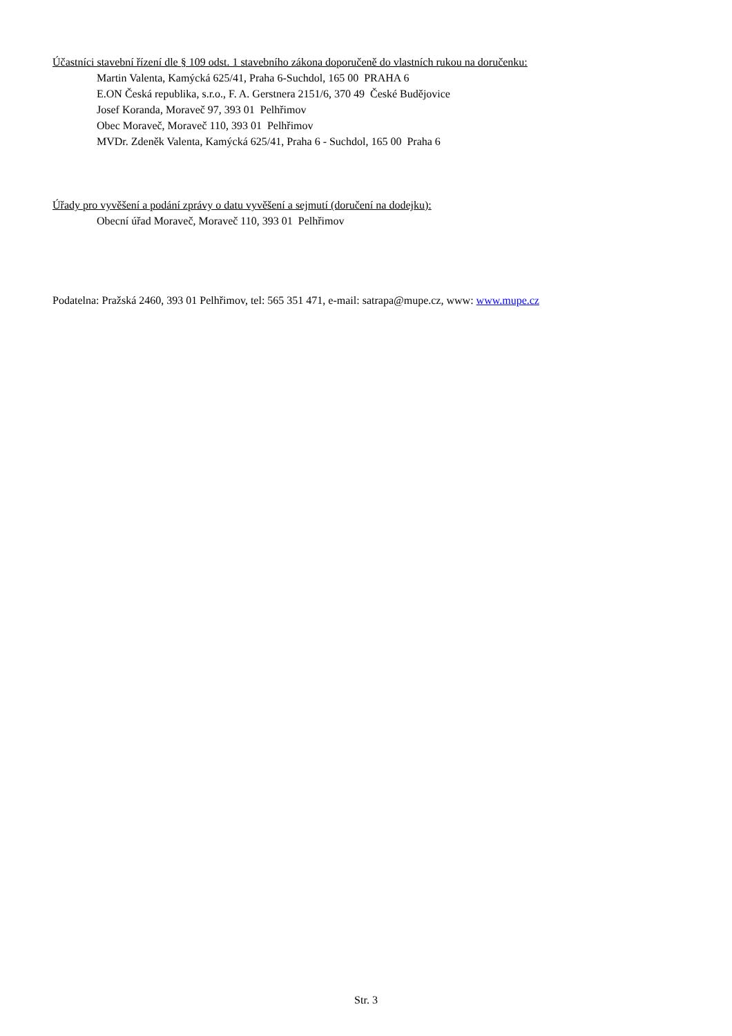Účastníci stavební řízení dle § 109 odst. 1 stavebního zákona doporučeně do vlastních rukou na doručenku:
Martin Valenta, Kamýcká 625/41, Praha 6-Suchdol, 165 00 PRAHA 6
E.ON Česká republika, s.r.o., F. A. Gerstnera 2151/6, 370 49 České Budějovice
Josef Koranda, Moraveč 97, 393 01 Pelhřimov
Obec Moraveč, Moraveč 110, 393 01 Pelhřimov
MVDr. Zdeněk Valenta, Kamýcká 625/41, Praha 6 - Suchdol, 165 00 Praha 6
Úřady pro vyvěšení a podání zprávy o datu vyvěšení a sejmutí (doručení na dodejku):
Obecní úřad Moraveč, Moraveč 110, 393 01 Pelhřimov
Podatelna: Pražská 2460, 393 01 Pelhřimov, tel: 565 351 471, e-mail: satrapa@mupe.cz, www: www.mupe.cz
Str. 3